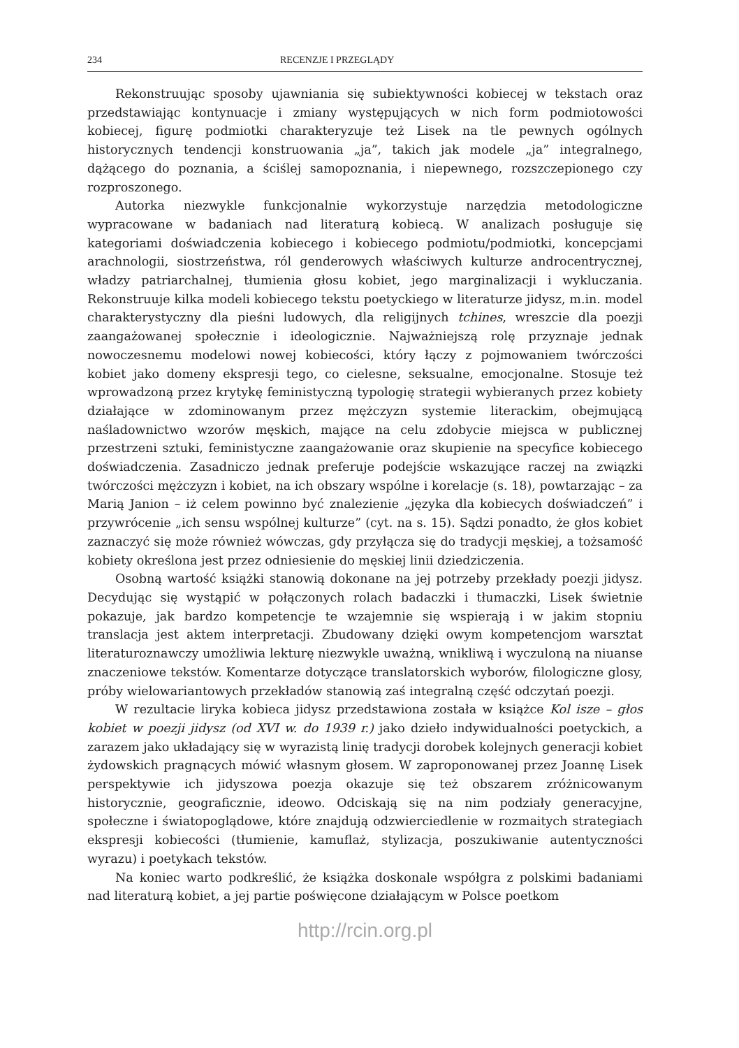234 RECENZJE I PRZEGLĄDY
Rekonstruując sposoby ujawniania się subiektywności kobiecej w tekstach oraz przedstawiając kontynuacje i zmiany występujących w nich form podmiotowości kobiecej, figurę podmiotki charakteryzuje też Lisek na tle pewnych ogólnych historycznych tendencji konstruowania „ja”, takich jak modele „ja” integralnego, dążącego do poznania, a ściślej samopoznania, i niepewnego, rozszczepionego czy rozproszonego.
Autorka niezwykle funkcjonalnie wykorzystuje narzędzia metodologiczne wypracowane w badaniach nad literaturą kobiecą. W analizach posługuje się kategoriami doświadczenia kobiecego i kobiecego podmiotu/podmiotki, koncepcjami arachnologii, siostrzeństwa, ról genderowych właściwych kulturze androcentrycznej, władzy patriarchalnej, tłumienia głosu kobiet, jego marginalizacji i wykluczania. Rekonstruuje kilka modeli kobiecego tekstu poetyckiego w literaturze jidysz, m.in. model charakterystyczny dla pieśni ludowych, dla religijnych tchines, wreszcie dla poezji zaangażowanej społecznie i ideologicznie. Najważniejszą rolę przyznaje jednak nowoczesnemu modelowi nowej kobiecości, który łączy z pojmowaniem twórczości kobiet jako domeny ekspresji tego, co cielesne, seksualne, emocjonalne. Stosuje też wprowadzoną przez krytykę feministyczną typologię strategii wybieranych przez kobiety działające w zdominowanym przez mężczyzn systemie literackim, obejmującą naśladownictwo wzorów męskich, mające na celu zdobycie miejsca w publicznej przestrzeni sztuki, feministyczne zaangażowanie oraz skupienie na specyfice kobiecego doświadczenia. Zasadniczo jednak preferuje podejście wskazujące raczej na związki twórczości mężczyzn i kobiet, na ich obszary wspólne i korelacje (s. 18), powtarzając – za Marią Janion – iż celem powinno być znalezienie „języka dla kobiecych doświadczeń” i przywrócenie „ich sensu wspólnej kulturze” (cyt. na s. 15). Sądzi ponadto, że głos kobiet zaznaczyć się może również wówczas, gdy przyłącza się do tradycji męskiej, a tożsamość kobiety określona jest przez odniesienie do męskiej linii dziedziczenia.
Osobną wartość książki stanowią dokonane na jej potrzeby przekłady poezji jidysz. Decydując się wystąpić w połączonych rolach badaczki i tłumaczki, Lisek świetnie pokazuje, jak bardzo kompetencje te wzajemnie się wspierają i w jakim stopniu translacja jest aktem interpretacji. Zbudowany dzięki owym kompetencjom warsztat literaturoznawczy umożliwia lekturę niezwykle uważną, wnikliwą i wyczuloną na niuanse znaczeniowe tekstów. Komentarze dotyczące translatorskich wyborów, filologiczne glosy, próby wielowariantowych przekładów stanowią zaś integralną część odczytań poezji.
W rezultacie liryka kobieca jidysz przedstawiona została w książce Kol isze – głos kobiet w poezji jidysz (od XVI w. do 1939 r.) jako dzieło indywidualności poetyckich, a zarazem jako układający się w wyrazistą linię tradycji dorobek kolejnych generacji kobiet żydowskich pragnących mówić własnym głosem. W zaproponowanej przez Joannę Lisek perspektywie ich jidyszowa poezja okazuje się też obszarem zróżnicowanym historycznie, geograficznie, ideowo. Odciskają się na nim podziały generacyjne, społeczne i światopoglądowe, które znajdują odzwierciedlenie w rozmaitych strategiach ekspresji kobiecości (tłumienie, kamuflaż, stylizacja, poszukiwanie autentyczności wyrazu) i poetykach tekstów.
Na koniec warto podkreślić, że książka doskonale współgra z polskimi badaniami nad literaturą kobiet, a jej partie poświęcone działającym w Polsce poetkom
http://rcin.org.pl